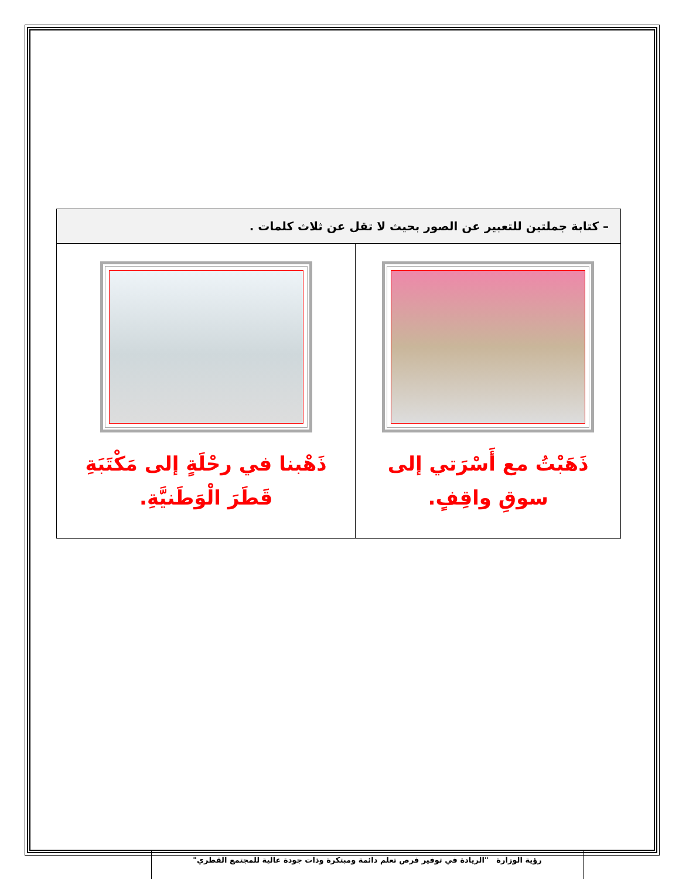| – كتابة جملتين للتعبير عن الصور بحيث لا تقل عن ثلاث كلمات . | |
| --- | --- |
| ذَهَبْتُ مع أَسْرَتي إلى سوقِ واقِفٍ. | ذَهْبنا في رحْلَةٍ إلى مَكْتَبَةِ قَطَرَ الْوَطَنيَّةِ. |
رؤية الوزارة "الريادة في توفير فرص تعلم دائمة ومبتكرة وذات جودة عالية للمجتمع القطري"